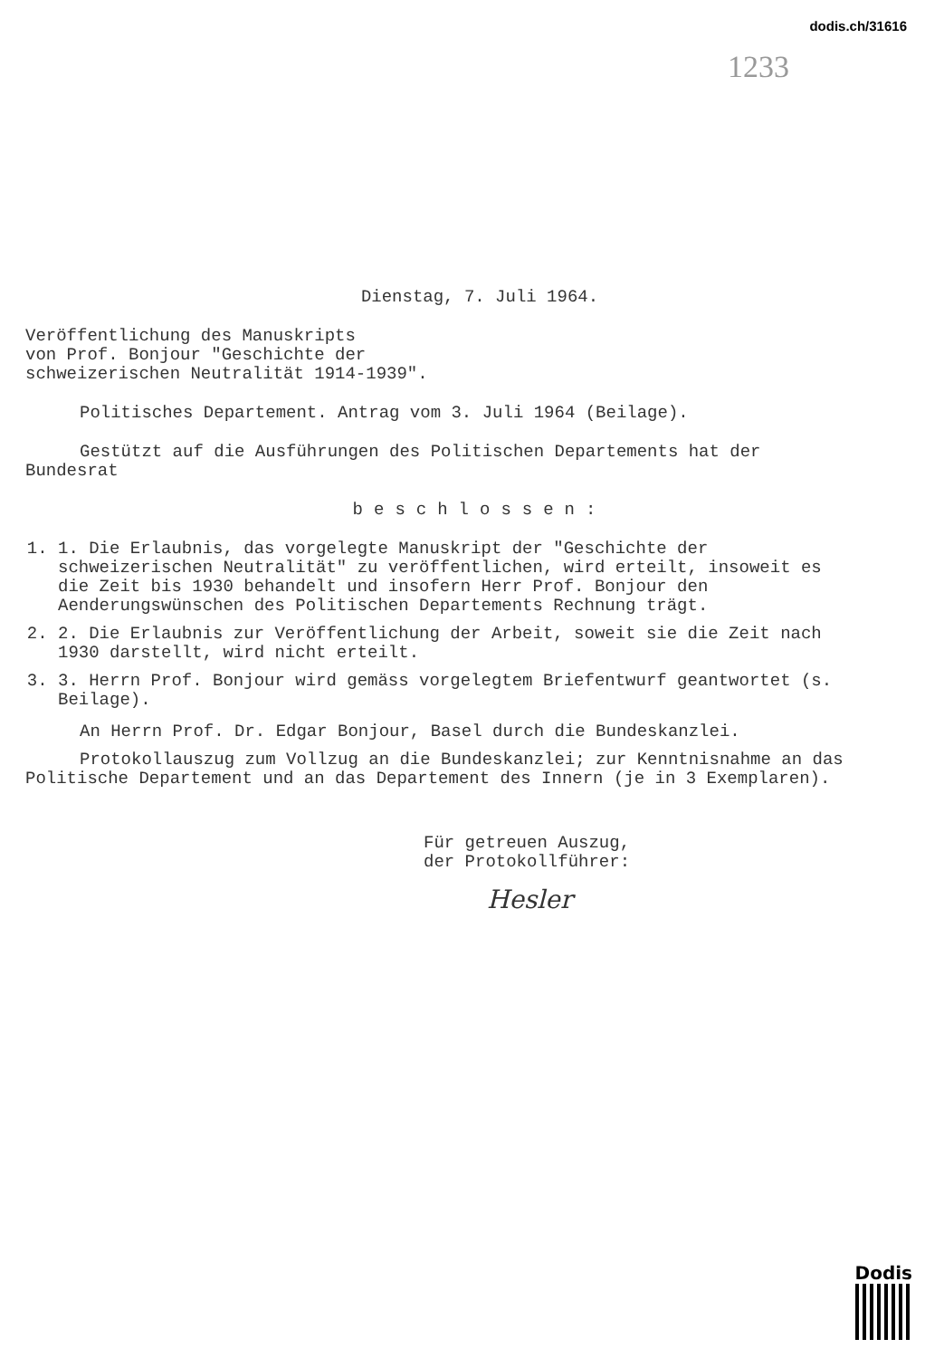dodis.ch/31616
1233
Dienstag, 7. Juli 1964.
Veröffentlichung des Manuskripts
von Prof. Bonjour "Geschichte der
schweizerischen Neutralität 1914-1939".
Politisches Departement. Antrag vom 3. Juli 1964 (Beilage).
Gestützt auf die Ausführungen des Politischen Departements hat der Bundesrat
beschlossen:
1. 1. Die Erlaubnis, das vorgelegte Manuskript der "Geschichte der schweizerischen Neutralität" zu veröffentlichen, wird erteilt, insoweit es die Zeit bis 1930 behandelt und insofern Herr Prof. Bonjour den Aenderungswünschen des Politischen Departements Rechnung trägt.
2. 2. Die Erlaubnis zur Veröffentlichung der Arbeit, soweit sie die Zeit nach 1930 darstellt, wird nicht erteilt.
3. 3. Herrn Prof. Bonjour wird gemäss vorgelegtem Briefentwurf geantwortet (s. Beilage).
An Herrn Prof. Dr. Edgar Bonjour, Basel durch die Bundeskanzlei.
Protokollauszug zum Vollzug an die Bundeskanzlei; zur Kenntnisnahme an das Politische Departement und an das Departement des Innern (je in 3 Exemplaren).
Für getreuen Auszug,
der Protokollführer:
Hesler
Dodis